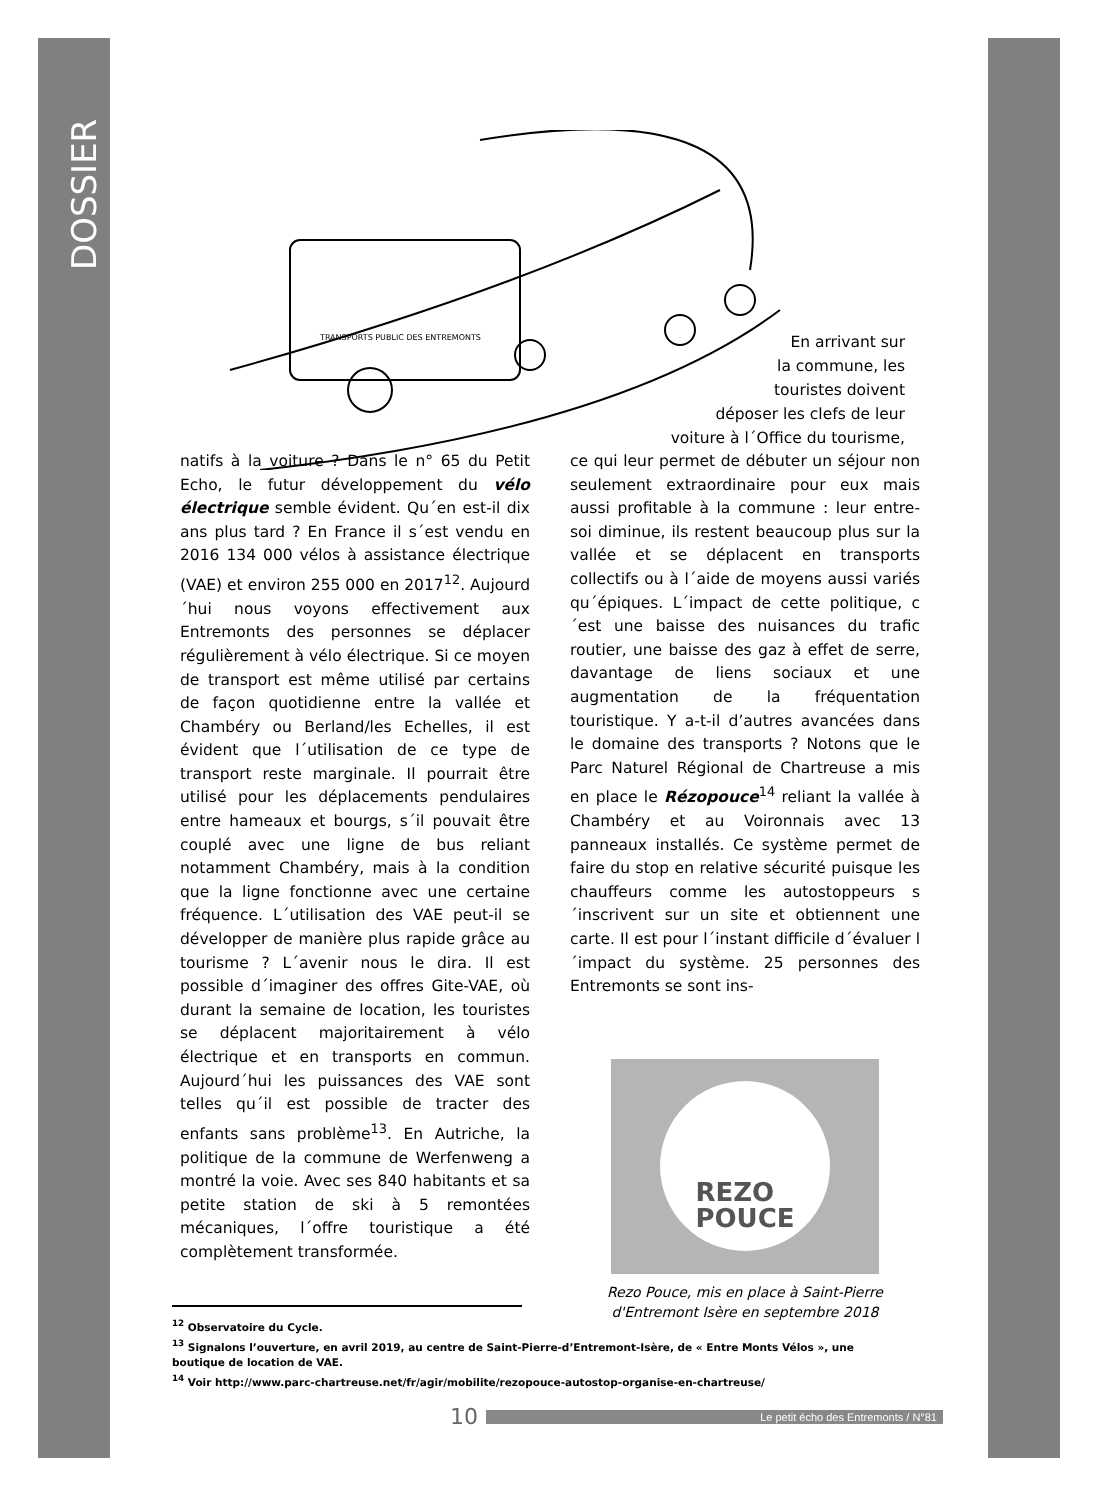DOSSIER
TRANSPORTS PUBLIC DES ENTREMONTS
En arrivant sur
la commune, les
touristes doivent
déposer les clefs de leur
voiture à l´Office du tourisme,
natifs à la voiture ? Dans le n° 65 du Petit Echo, le futur développement du vélo électrique semble évident. Qu´en est-il dix ans plus tard ? En France il s´est vendu en 2016 134 000 vélos à assistance électrique (VAE) et environ 255 000 en 2017<sup>12</sup>. Aujourd´hui nous voyons effectivement aux Entremonts des personnes se déplacer régulièrement à vélo électrique. Si ce moyen de transport est même utilisé par certains de façon quotidienne entre la vallée et Chambéry ou Berland/les Echelles, il est évident que l´utilisation de ce type de transport reste marginale. Il pourrait être utilisé pour les déplacements pendulaires entre hameaux et bourgs, s´il pouvait être couplé avec une ligne de bus reliant notamment Chambéry, mais à la condition que la ligne fonctionne avec une certaine fréquence. L´utilisation des VAE peut-il se développer de manière plus rapide grâce au tourisme ? L´avenir nous le dira. Il est possible d´imaginer des offres Gite-VAE, où durant la semaine de location, les touristes se déplacent majoritairement à vélo électrique et en transports en commun. Aujourd´hui les puissances des VAE sont telles qu´il est possible de tracter des enfants sans problème<sup>13</sup>. En Autriche, la politique de la commune de Werfenweng a montré la voie. Avec ses 840 habitants et sa petite station de ski à 5 remontées mécaniques, l´offre touristique a été complètement transformée.
ce qui leur permet de débuter un séjour non seulement extraordinaire pour eux mais aussi profitable à la commune : leur entre-soi diminue, ils restent beaucoup plus sur la vallée et se déplacent en transports collectifs ou à l´aide de moyens aussi variés qu´épiques. L´impact de cette politique, c´est une baisse des nuisances du trafic routier, une baisse des gaz à effet de serre, davantage de liens sociaux et une augmentation de la fréquentation touristique. Y a-t-il d’autres avancées dans le domaine des transports ? Notons que le Parc Naturel Régional de Chartreuse a mis en place le Rézopouce<sup>14</sup> reliant la vallée à Chambéry et au Voironnais avec 13 panneaux installés. Ce système permet de faire du stop en relative sécurité puisque les chauffeurs comme les autostoppeurs s´inscrivent sur un site et obtiennent une carte. Il est pour l´instant difficile d´évaluer l´impact du système. 25 personnes des Entremonts se sont ins-
REZO
POUCE
Rezo Pouce, mis en place à Saint-Pierre
d'Entremont Isère en septembre 2018
<sup>12</sup> Observatoire du Cycle.
<sup>13</sup> Signalons l’ouverture, en avril 2019, au centre de Saint-Pierre-d’Entremont-Isère, de « Entre Monts Vélos », une boutique de location de VAE.
<sup>14</sup> Voir http://www.parc-chartreuse.net/fr/agir/mobilite/rezopouce-autostop-organise-en-chartreuse/
10 Le petit écho des Entremonts / N°81